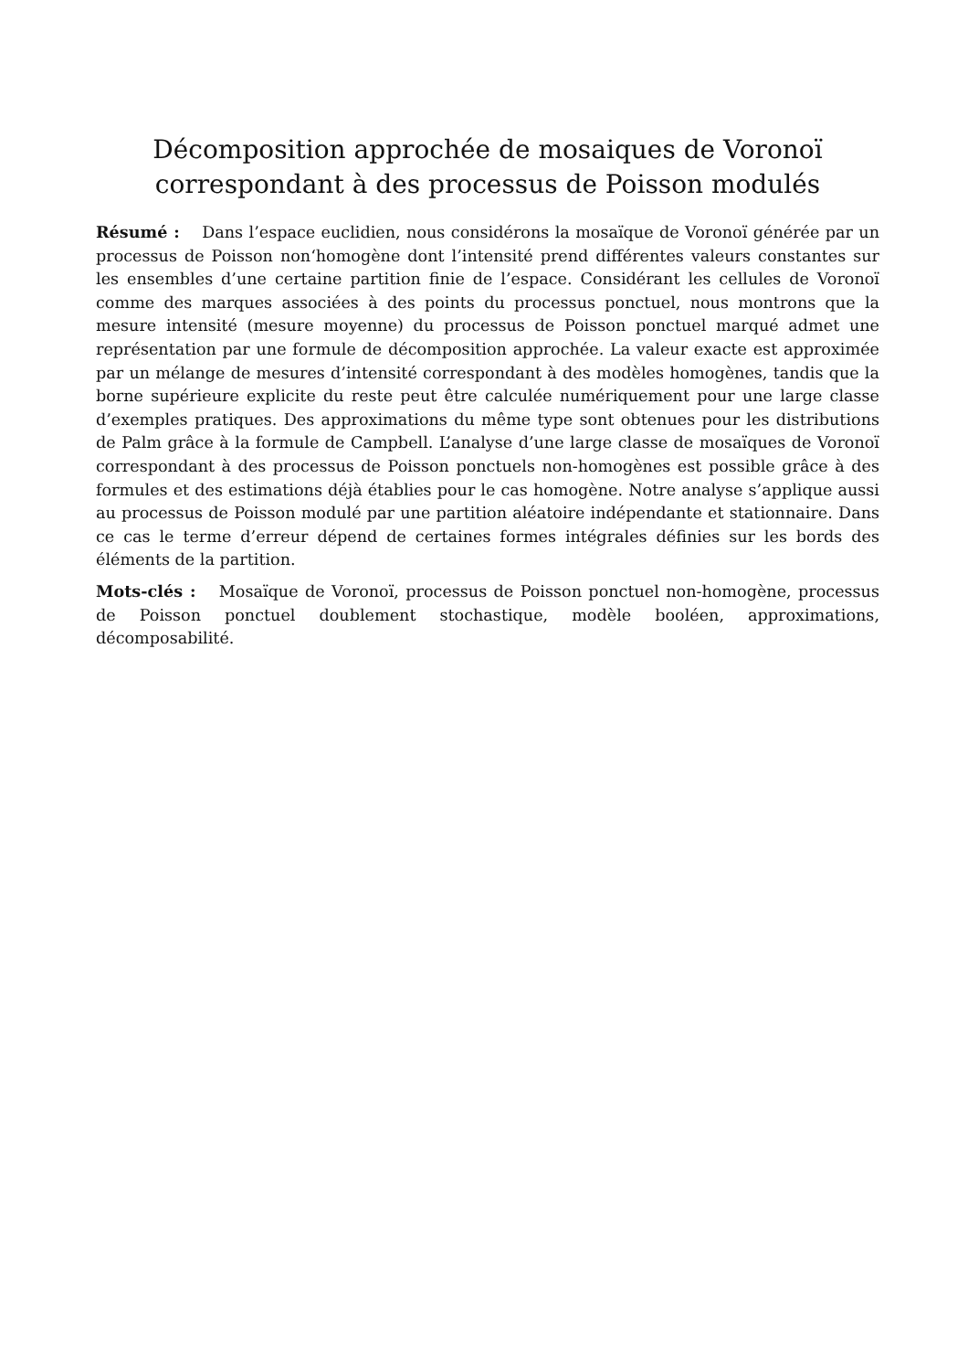Décomposition approchée de mosaiques de Voronoï
correspondant à des processus de Poisson modulés
Résumé : Dans l’espace euclidien, nous considérons la mosaïque de Voronoï générée par un processus de Poisson non‘homogène dont l’intensité prend différentes valeurs constantes sur les ensembles d’une certaine partition finie de l’espace. Considérant les cellules de Voronoï comme des marques associées à des points du processus ponctuel, nous montrons que la mesure intensité (mesure moyenne) du processus de Poisson ponctuel marqué admet une représentation par une formule de décomposition approchée. La valeur exacte est approximée par un mélange de mesures d’intensité correspondant à des modèles homogènes, tandis que la borne supérieure explicite du reste peut être calculée numériquement pour une large classe d’exemples pratiques. Des approximations du même type sont obtenues pour les distributions de Palm grâce à la formule de Campbell. L’analyse d’une large classe de mosaïques de Voronoï correspondant à des processus de Poisson ponctuels non-homogènes est possible grâce à des formules et des estimations déjà établies pour le cas homogène. Notre analyse s’applique aussi au processus de Poisson modulé par une partition aléatoire indépendante et stationnaire. Dans ce cas le terme d’erreur dépend de certaines formes intégrales définies sur les bords des éléments de la partition.
Mots-clés : Mosaïque de Voronoï, processus de Poisson ponctuel non-homogène, processus de Poisson ponctuel doublement stochastique, modèle booléen, approximations, décomposabilité.